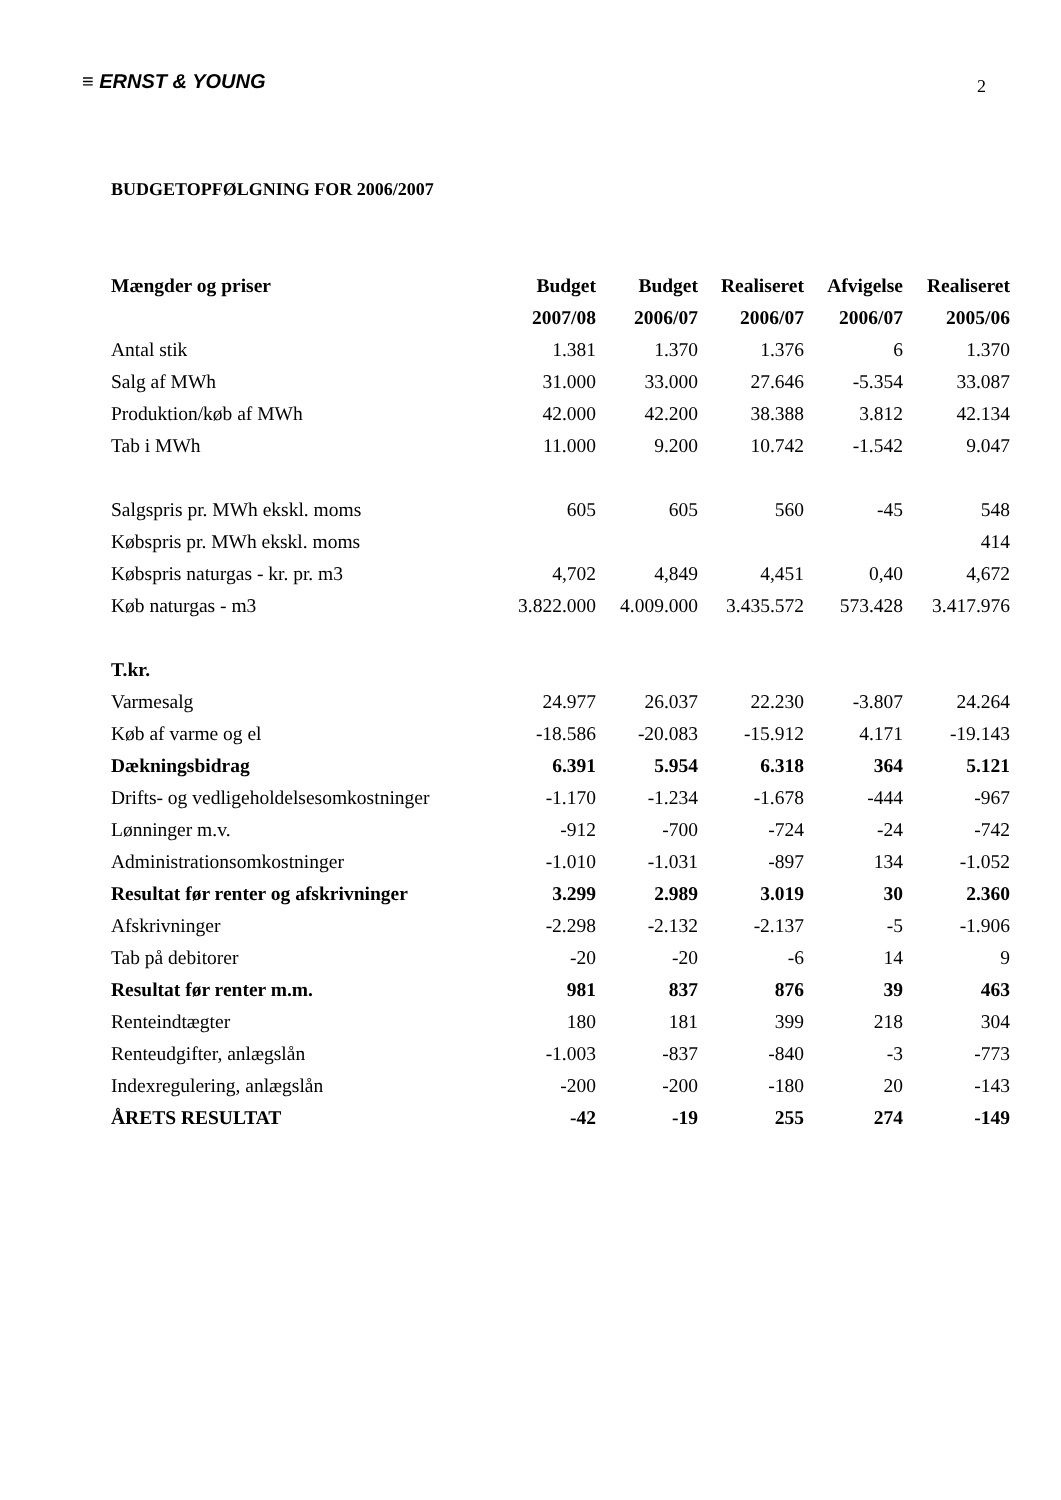≡ ERNST & YOUNG 2
BUDGETOPFØLGNING FOR 2006/2007
| Mængder og priser | Budget | Budget | Realiseret | Afvigelse | Realiseret |
| --- | --- | --- | --- | --- | --- |
| | 2007/08 | 2006/07 | 2006/07 | 2006/07 | 2005/06 |
| Antal stik | 1.381 | 1.370 | 1.376 | 6 | 1.370 |
| Salg af MWh | 31.000 | 33.000 | 27.646 | -5.354 | 33.087 |
| Produktion/køb af MWh | 42.000 | 42.200 | 38.388 | 3.812 | 42.134 |
| Tab i MWh | 11.000 | 9.200 | 10.742 | -1.542 | 9.047 |
| Salgspris pr. MWh ekskl. moms | 605 | 605 | 560 | -45 | 548 |
| Købspris pr. MWh ekskl. moms | | | | | 414 |
| Købspris naturgas - kr. pr. m3 | 4,702 | 4,849 | 4,451 | 0,40 | 4,672 |
| Køb naturgas - m3 | 3.822.000 | 4.009.000 | 3.435.572 | 573.428 | 3.417.976 |
| T.kr. | | | | | |
| Varmesalg | 24.977 | 26.037 | 22.230 | -3.807 | 24.264 |
| Køb af varme og el | -18.586 | -20.083 | -15.912 | 4.171 | -19.143 |
| Dækningsbidrag | 6.391 | 5.954 | 6.318 | 364 | 5.121 |
| Drifts- og vedligeholdelsesomkostninger | -1.170 | -1.234 | -1.678 | -444 | -967 |
| Lønninger m.v. | -912 | -700 | -724 | -24 | -742 |
| Administrationsomkostninger | -1.010 | -1.031 | -897 | 134 | -1.052 |
| Resultat før renter og afskrivninger | 3.299 | 2.989 | 3.019 | 30 | 2.360 |
| Afskrivninger | -2.298 | -2.132 | -2.137 | -5 | -1.906 |
| Tab på debitorer | -20 | -20 | -6 | 14 | 9 |
| Resultat før renter m.m. | 981 | 837 | 876 | 39 | 463 |
| Renteindtægter | 180 | 181 | 399 | 218 | 304 |
| Renteudgifter, anlægslån | -1.003 | -837 | -840 | -3 | -773 |
| Indexregulering, anlægslån | -200 | -200 | -180 | 20 | -143 |
| ÅRETS RESULTAT | -42 | -19 | 255 | 274 | -149 |